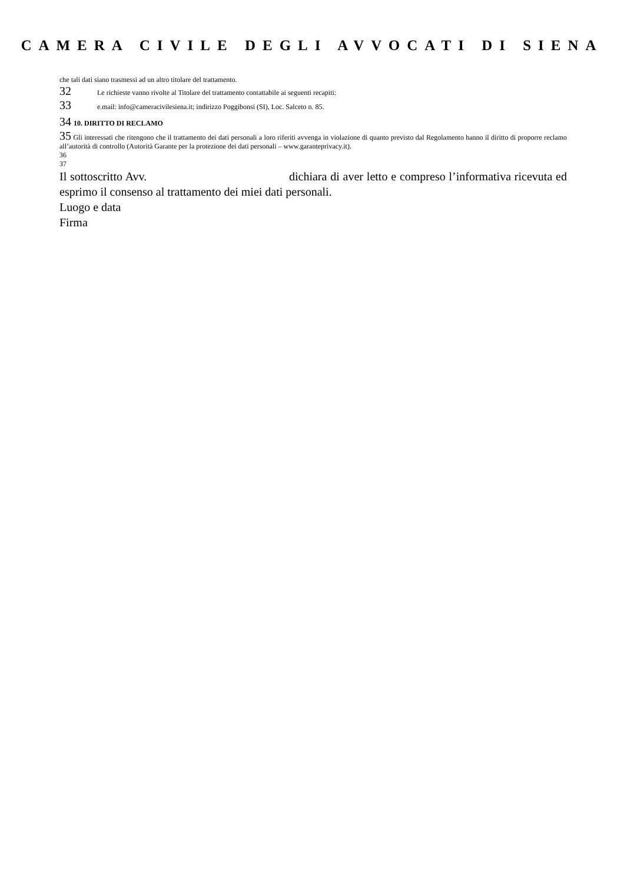CAMERA CIVILE DEGLI AVVOCATI DI SIENA
che tali dati siano trasmessi ad un altro titolare del trattamento.
32 Le richieste vanno rivolte al Titolare del trattamento contattabile ai seguenti recapiti:
33 e.mail: info@cameracivilesiena.it; indirizzo Poggibonsi (SI), Loc. Salceto n. 85.
34 10. DIRITTO DI RECLAMO
35 Gli interessati che ritengono che il trattamento dei dati personali a loro riferiti avvenga in violazione di quanto previsto dal Regolamento hanno il diritto di proporre reclamo all’autorità di controllo (Autorità Garante per la protezione dei dati personali – www.garanteprivacy.it).
36
37
Il sottoscritto Avv. dichiara di aver letto e compreso l’informativa ricevuta ed esprimo il consenso al trattamento dei miei dati personali.
Luogo e data
Firma